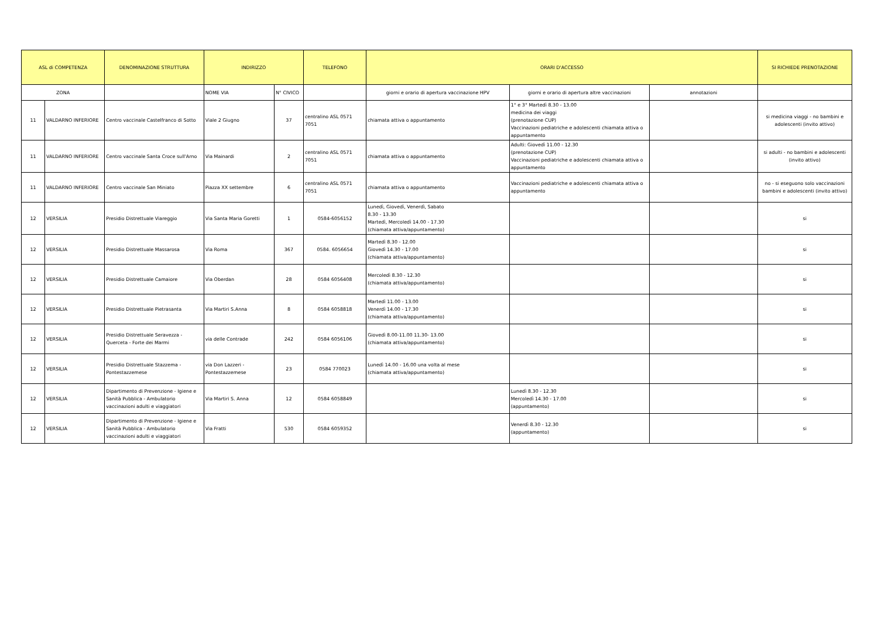| ASL di COMPETENZA | | DENOMINAZIONE STRUTTURA | INDIRIZZO | | TELEFONO | ORARI D'ACCESSO | | | SI RICHIEDE PRENOTAZIONE |
| --- | --- | --- | --- | --- | --- | --- | --- | --- | --- |
| ZONA | | | NOME VIA | N° CIVICO | | giorni e orario di apertura vaccinazione HPV | giorni e orario di apertura altre vaccinazioni | annotazioni | |
| 11 | VALDARNO INFERIORE | Centro vaccinale Castelfranco di Sotto | Viale 2 Giugno | 37 | centralino ASL 0571 7051 | chiamata attiva o appuntamento | 1° e 3° Martedì 8.30 - 13.00 medicina dei viaggi (prenotazione CUP) Vaccinazioni pediatriche e adolescenti chiamata attiva o appuntamento | | si medicina viaggi - no bambini e adolescenti (invito attivo) |
| 11 | VALDARNO INFERIORE | Centro vaccinale Santa Croce sull'Arno | Via Mainardi | 2 | centralino ASL 0571 7051 | chiamata attiva o appuntamento | Adulti: Giovedì 11.00 - 12.30 (prenotazione CUP) Vaccinazioni pediatriche e adolescenti chiamata attiva o appuntamento | | si adulti - no bambini e adolescenti (invito attivo) |
| 11 | VALDARNO INFERIORE | Centro vaccinale San Miniato | Piazza XX settembre | 6 | centralino ASL 0571 7051 | chiamata attiva o appuntamento | Vaccinazioni pediatriche e adolescenti chiamata attiva o appuntamento | | no - si eseguono solo vaccinazioni bambini e adolescenti (invito attivo) |
| 12 | VERSILIA | Presidio Distrettuale Viareggio | Via Santa Maria Goretti | 1 | 0584-6056152 | Lunedì, Giovedì, Venerdì, Sabato 8.30 - 13.30 Martedì, Mercoledì 14.00 - 17.30 (chiamata attiva/appuntamento) | | | si |
| 12 | VERSILIA | Presidio Distrettuale Massarosa | Via Roma | 367 | 0584. 6056654 | Martedì 8.30 - 12.00 Giovedì 14.30 - 17.00 (chiamata attiva/appuntamento) | | | si |
| 12 | VERSILIA | Presidio Distrettuale Camaiore | Via Oberdan | 28 | 0584 6056408 | Mercoledì 8.30 - 12.30 (chiamata attiva/appuntamento) | | | si |
| 12 | VERSILIA | Presidio Distrettuale Pietrasanta | Via Martiri S.Anna | 8 | 0584 6058818 | Martedì 11.00 - 13.00 Venerdì 14.00 - 17.30 (chiamata attiva/appuntamento) | | | si |
| 12 | VERSILIA | Presidio Distrettuale Seravezza - Querceta - Forte dei Marmi | via delle Contrade | 242 | 0584 6056106 | Giovedì 8.00-11.00 11.30- 13.00 (chiamata attiva/appuntamento) | | | si |
| 12 | VERSILIA | Presidio Distrettuale Stazzema - Pontestazzemese | via Don Lazzeri - Pontestazzemese | 23 | 0584 770023 | Lunedì 14.00 - 16.00 una volta al mese (chiamata attiva/appuntamento) | | | si |
| 12 | VERSILIA | Dipartimento di Prevenzione - Igiene e Sanità Pubblica - Ambulatorio vaccinazioni adulti e viaggiatori | Via Martiri S. Anna | 12 | 0584 6058849 | | Lunedì 8.30 - 12.30 Mercoledì 14.30 - 17.00 (appuntamento) | | si |
| 12 | VERSILIA | Dipartimento di Prevenzione - Igiene e Sanità Pubblica - Ambulatorio vaccinazioni adulti e viaggiatori | Via Fratti | 530 | 0584 6059352 | | Venerdì 8.30 - 12.30 (appuntamento) | | si |